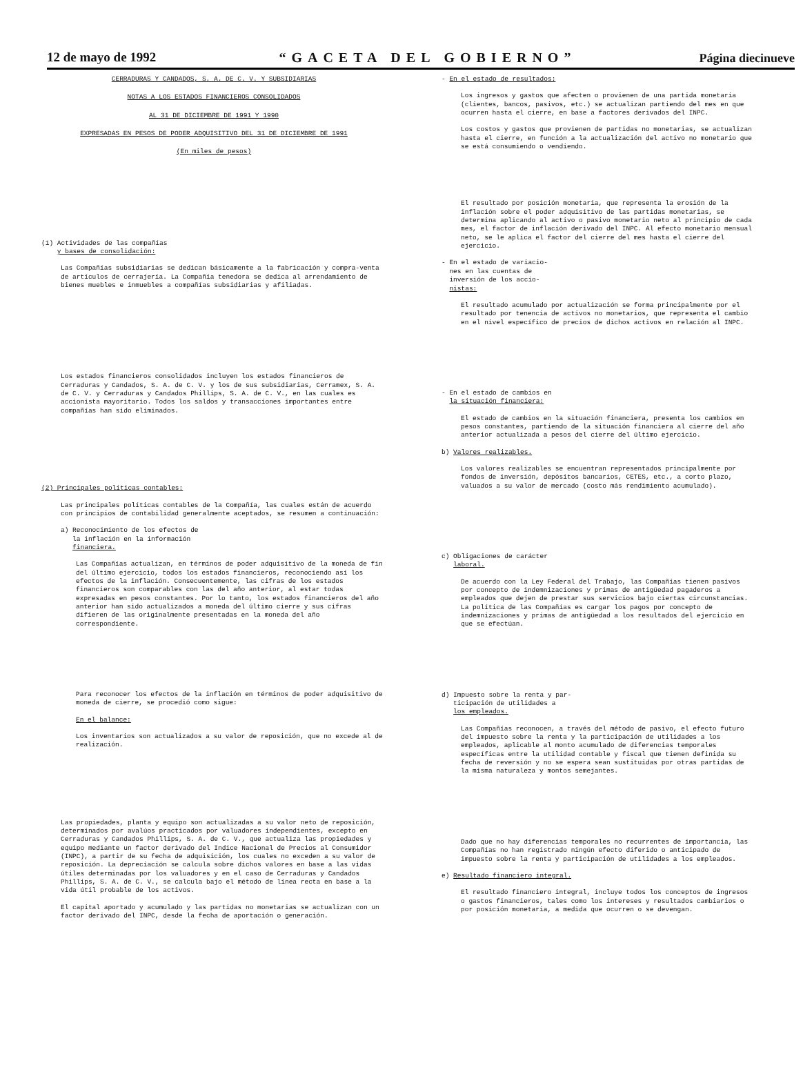12 de mayo de 1992 “GACETA DEL GOBIERNO” Página diecinueve
CERRADURAS Y CANDADOS, S. A. DE C. V. Y SUBSIDIARIAS
NOTAS A LOS ESTADOS FINANCIEROS CONSOLIDADOS
AL 31 DE DICIEMBRE DE 1991 Y 1990
EXPRESADAS EN PESOS DE PODER ADQUISITIVO DEL 31 DE DICIEMBRE DE 1991
(En miles de pesos)
(1) Actividades de las compañías
y bases de consolidación:
Las Compañías subsidiarias se dedican básicamente a la fabricación y compra-venta de artículos de cerrajería. La Compañía tenedora se dedica al arrendamiento de bienes muebles e inmuebles a compañías subsidiarias y afiliadas.
Los estados financieros consolidados incluyen los estados financieros de Cerraduras y Candados, S. A. de C. V. y los de sus subsidiarias, Cerramex, S. A. de C. V. y Cerraduras y Candados Phillips, S. A. de C. V., en las cuales es accionista mayoritario. Todos los saldos y transacciones importantes entre compañías han sido eliminados.
(2) Principales políticas contables:
Las principales políticas contables de la Compañía, las cuales están de acuerdo con principios de contabilidad generalmente aceptados, se resumen a continuación:
a) Reconocimiento de los efectos de
la inflación en la información
financiera.
Las Compañías actualizan, en términos de poder adquisitivo de la moneda de fin del último ejercicio, todos los estados financieros, reconociendo así los efectos de la inflación. Consecuentemente, las cifras de los estados financieros son comparables con las del año anterior, al estar todas expresadas en pesos constantes. Por lo tanto, los estados financieros del año anterior han sido actualizados a moneda del último cierre y sus cifras difieren de las originalmente presentadas en la moneda del año correspondiente.
Para reconocer los efectos de la inflación en términos de poder adquisitivo de moneda de cierre, se procedió como sigue:
En el balance:
Los inventarios son actualizados a su valor de reposición, que no excede al de realización.
Las propiedades, planta y equipo son actualizadas a su valor neto de reposición, determinados por avalúos practicados por valuadores independientes, excepto en Cerraduras y Candados Phillips, S. A. de C. V., que actualiza las propiedades y equipo mediante un factor derivado del Indice Nacional de Precios al Consumidor (INPC), a partir de su fecha de adquisición, los cuales no exceden a su valor de reposición. La depreciación se calcula sobre dichos valores en base a las vidas útiles determinadas por los valuadores y en el caso de Cerraduras y Candados Phillips, S. A. de C. V., se calcula bajo el método de línea recta en base a la vida útil probable de los activos.
El capital aportado y acumulado y las partidas no monetarias se actualizan con un factor derivado del INPC, desde la fecha de aportación o generación.
- En el estado de resultados:
Los ingresos y gastos que afecten o provienen de una partida monetaria (clientes, bancos, pasivos, etc.) se actualizan partiendo del mes en que ocurren hasta el cierre, en base a factores derivados del INPC.
Los costos y gastos que provienen de partidas no monetarias, se actualizan hasta el cierre, en función a la actualización del activo no monetario que se está consumiendo o vendiendo.
El resultado por posición monetaria, que representa la erosión de la inflación sobre el poder adquisitivo de las partidas monetarias, se determina aplicando al activo o pasivo monetario neto al principio de cada mes, el factor de inflación derivado del INPC. Al efecto monetario mensual neto, se le aplica el factor del cierre del mes hasta el cierre del ejercicio.
- En el estado de variacio-
nes en las cuentas de
inversión de los accio-
nistas:
El resultado acumulado por actualización se forma principalmente por el resultado por tenencia de activos no monetarios, que representa el cambio en el nivel específico de precios de dichos activos en relación al INPC.
- En el estado de cambios en
la situación financiera:
El estado de cambios en la situación financiera, presenta los cambios en pesos constantes, partiendo de la situación financiera al cierre del año anterior actualizada a pesos del cierre del último ejercicio.
b) Valores realizables.
Los valores realizables se encuentran representados principalmente por fondos de inversión, depósitos bancarios, CETES, etc., a corto plazo, valuados a su valor de mercado (costo más rendimiento acumulado).
c) Obligaciones de carácter
laboral.
De acuerdo con la Ley Federal del Trabajo, las Compañías tienen pasivos por concepto de indemnizaciones y primas de antigüedad pagaderos a empleados que dejen de prestar sus servicios bajo ciertas circunstancias. La política de las Compañías es cargar los pagos por concepto de indemnizaciones y primas de antigüedad a los resultados del ejercicio en que se efectúan.
d) Impuesto sobre la renta y par-
ticipación de utilidades a
los empleados.
Las Compañías reconocen, a través del método de pasivo, el efecto futuro del impuesto sobre la renta y la participación de utilidades a los empleados, aplicable al monto acumulado de diferencias temporales específicas entre la utilidad contable y fiscal que tienen definida su fecha de reversión y no se espera sean sustituidas por otras partidas de la misma naturaleza y montos semejantes.
Dado que no hay diferencias temporales no recurrentes de importancia, las Compañías no han registrado ningún efecto diferido o anticipado de impuesto sobre la renta y participación de utilidades a los empleados.
e) Resultado financiero integral.
El resultado financiero integral, incluye todos los conceptos de ingresos o gastos financieros, tales como los intereses y resultados cambiarios o por posición monetaria, a medida que ocurren o se devengan.